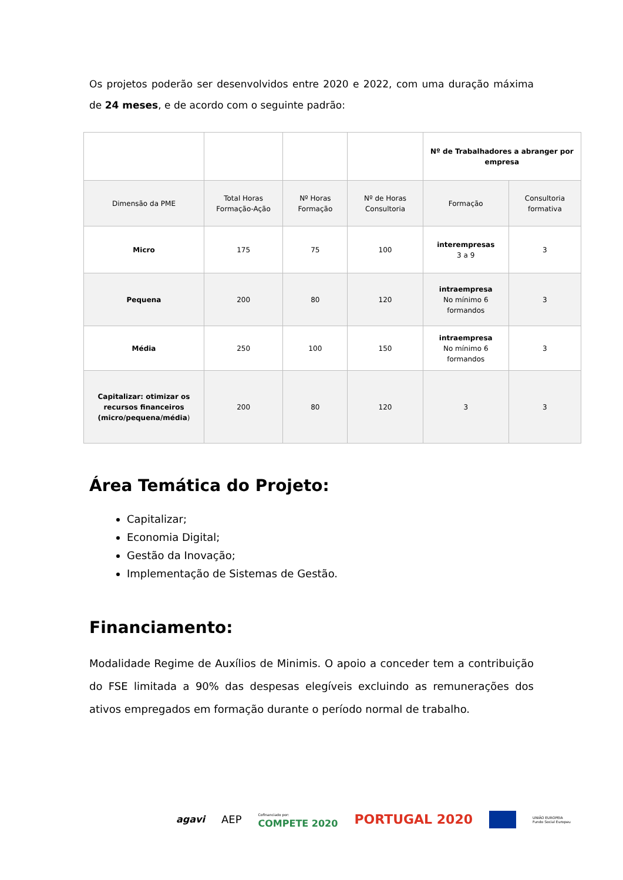Os projetos poderão ser desenvolvidos entre 2020 e 2022, com uma duração máxima de 24 meses, e de acordo com o seguinte padrão:
| | | | | Nº de Trabalhadores a abranger por empresa | |
| Dimensão da PME | Total Horas Formação-Ação | Nº Horas Formação | Nº de Horas Consultoria | Formação | Consultoria formativa |
| Micro | 175 | 75 | 100 | interempresas 3 a 9 | 3 |
| Pequena | 200 | 80 | 120 | intraempresa No mínimo 6 formandos | 3 |
| Média | 250 | 100 | 150 | intraempresa No mínimo 6 formandos | 3 |
| Capitalizar: otimizar os recursos financeiros (micro/pequena/média ) | 200 | 80 | 120 | 3 | 3 |
Área Temática do Projeto:
Capitalizar;
Economia Digital;
Gestão da Inovação;
Implementação de Sistemas de Gestão.
Financiamento:
Modalidade Regime de Auxílios de Minimis. O apoio a conceder tem a contribuição do FSE limitada a 90% das despesas elegíveis excluindo as remunerações dos ativos empregados em formação durante o período normal de trabalho.
agavi AEP Cofinanciado por:
COMPETE 2020 PORTUGAL 2020 UNIÃO EUROPEIA
Fundo Social Europeu